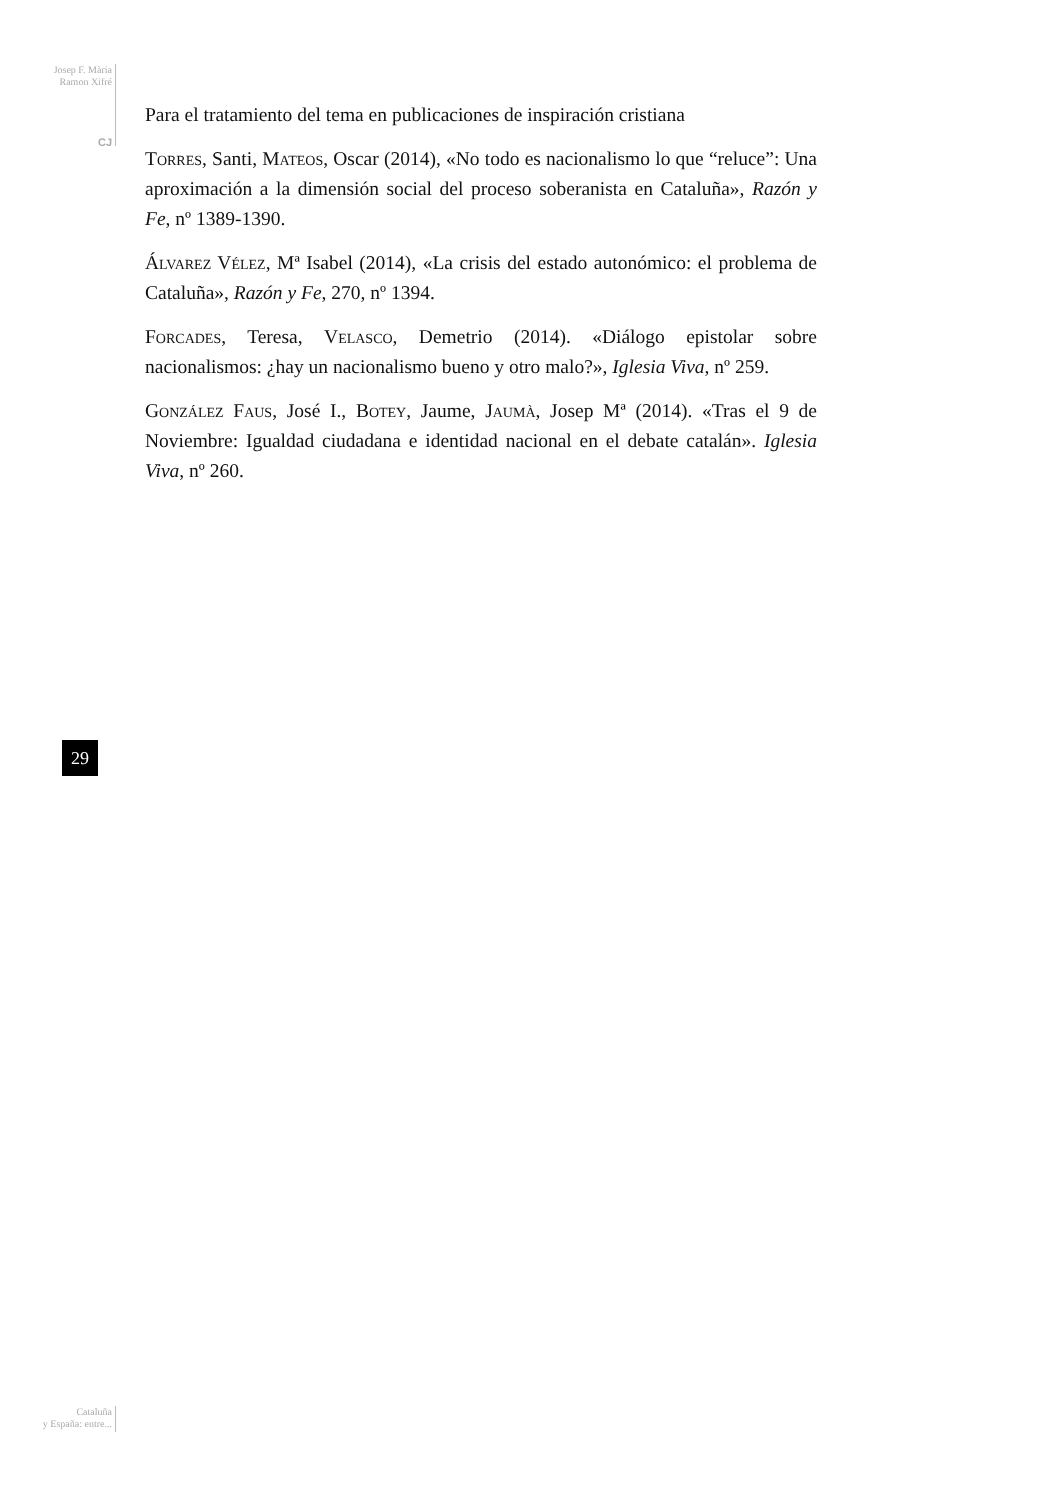Josep F. Mària
Ramon Xifré
CJ
Para el tratamiento del tema en publicaciones de inspiración cristiana
Torres, Santi, Mateos, Oscar (2014), «No todo es nacionalismo lo que “reluce”: Una aproximación a la dimensión social del proceso soberanista en Cataluña», Razón y Fe, nº 1389-1390.
Álvarez Vélez, Mª Isabel (2014), «La crisis del estado autonómico: el problema de Cataluña», Razón y Fe, 270, nº 1394.
Forcades, Teresa, Velasco, Demetrio (2014). «Diálogo epistolar sobre nacionalismos: ¿hay un nacionalismo bueno y otro malo?», Iglesia Viva, nº 259.
González Faus, José I., Botey, Jaume, Jaumà, Josep Mª (2014). «Tras el 9 de Noviembre: Igualdad ciudadana e identidad nacional en el debate catalán». Iglesia Viva, nº 260.
29
Cataluña
y España: entre...